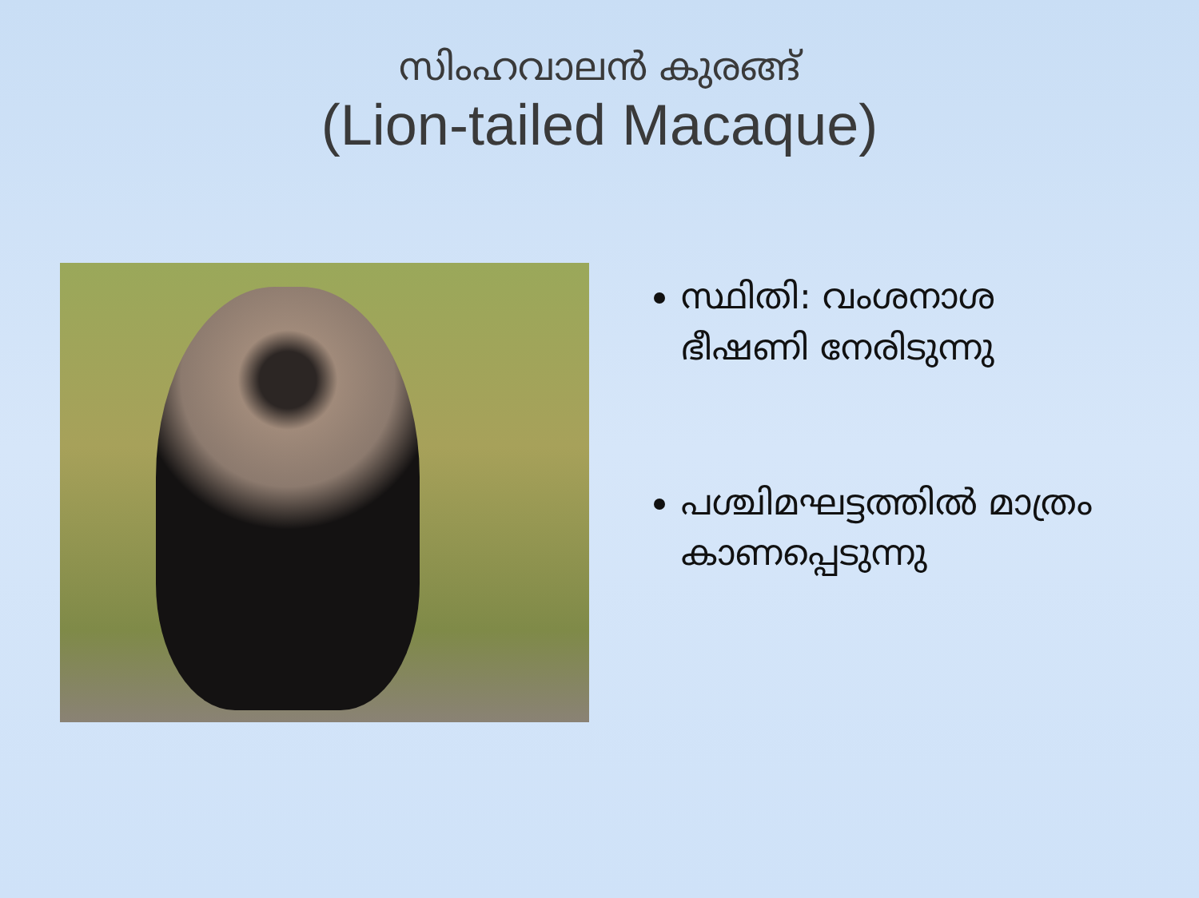സിംഹവാലൻ കുരങ്ങ്
(Lion-tailed Macaque)
സ്ഥിതി: വംശനാശ ഭീഷണി നേരിടുന്നു
പശ്ചിമഘട്ടത്തിൽ മാത്രം കാണപ്പെടുന്നു